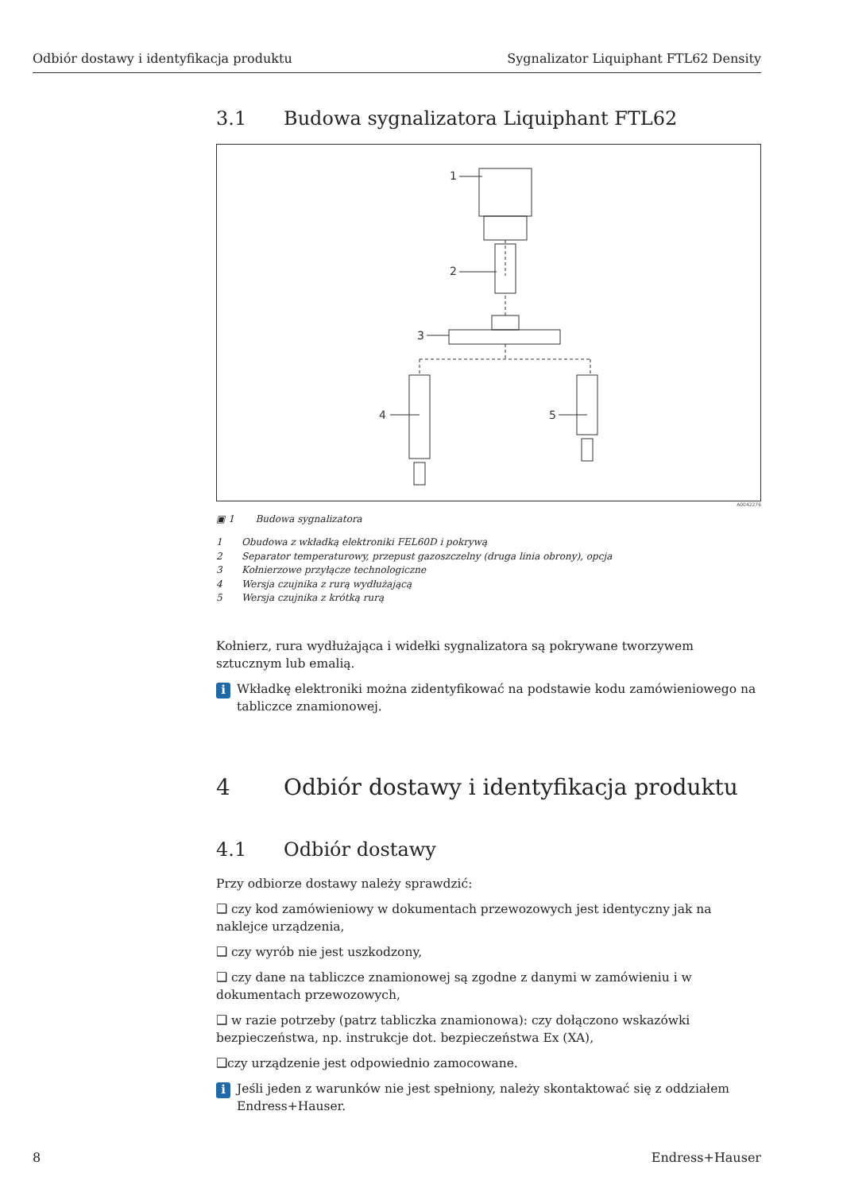Odbiór dostawy i identyfikacja produktu
Sygnalizator Liquiphant FTL62 Density
3.1 Budowa sygnalizatora Liquiphant FTL62
1
2
3
4
5
A0042276
▣ 1 Budowa sygnalizatora
1 Obudowa z wkładką elektroniki FEL60D i pokrywą
2 Separator temperaturowy, przepust gazoszczelny (druga linia obrony), opcja
3 Kołnierzowe przyłącze technologiczne
4 Wersja czujnika z rurą wydłużającą
5 Wersja czujnika z krótką rurą
Kołnierz, rura wydłużająca i widełki sygnalizatora są pokrywane tworzywem sztucznym lub emalią.
i
Wkładkę elektroniki można zidentyfikować na podstawie kodu zamówieniowego na tabliczce znamionowej.
4 Odbiór dostawy i identyfikacja produktu
4.1 Odbiór dostawy
Przy odbiorze dostawy należy sprawdzić:
❑ czy kod zamówieniowy w dokumentach przewozowych jest identyczny jak na naklejce urządzenia,
❑ czy wyrób nie jest uszkodzony,
❑ czy dane na tabliczce znamionowej są zgodne z danymi w zamówieniu i w dokumentach przewozowych,
❑ w razie potrzeby (patrz tabliczka znamionowa): czy dołączono wskazówki bezpieczeństwa, np. instrukcje dot. bezpieczeństwa Ex (XA),
❑czy urządzenie jest odpowiednio zamocowane.
i
Jeśli jeden z warunków nie jest spełniony, należy skontaktować się z oddziałem Endress+Hauser.
8 Endress+Hauser